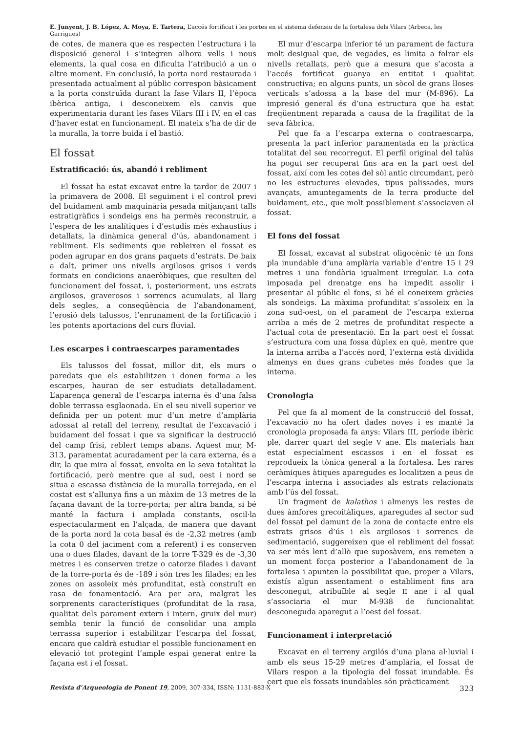E. Junyent, J. B. López, A. Moya, E. Tartera, L’accés fortificat i les portes en el sistema defensiu de la fortalesa dels Vilars (Arbeca, les Garrigues)
de cotes, de manera que es respecten l’estructura i la disposició general i s’integren alhora vells i nous elements, la qual cosa en dificulta l’atribució a un o altre moment. En conclusió, la porta nord restaurada i presentada actualment al públic correspon bàsicament a la porta construïda durant la fase Vilars II, l’època ibèrica antiga, i desconeixem els canvis que experimentaria durant les fases Vilars III i IV, en el cas d’haver estat en funcionament. El mateix s’ha de dir de la muralla, la torre buida i el bastió.
El fossat
Estratificació: ús, abandó i rebliment
El fossat ha estat excavat entre la tardor de 2007 i la primavera de 2008. El seguiment i el control previ del buidament amb maquinària pesada mitjançant talls estratigràfics i sondeigs ens ha permès reconstruir, a l’espera de les analítiques i d’estudis més exhaustius i detallats, la dinàmica general d’ús, abandonament i rebliment. Els sediments que rebleixen el fossat es poden agrupar en dos grans paquets d’estrats. De baix a dalt, primer uns nivells argilosos grisos i verds formats en condicions anaeròbiques, que resulten del funcionament del fossat, i, posteriorment, uns estrats argilosos, graverosos i sorrencs acumulats, al llarg dels segles, a conseqüència de l’abandonament, l’erosió dels talussos, l’enrunament de la fortificació i les potents aportacions del curs fluvial.
Les escarpes i contraescarpes paramentades
Els talussos del fossat, millor dit, els murs o paredats que els estabilitzen i donen forma a les escarpes, hauran de ser estudiats detalladament. L’aparença general de l’escarpa interna és d’una falsa doble terrassa esglaonada. En el seu nivell superior ve definida per un potent mur d’un metre d’amplària adossat al retall del terreny, resultat de l’excavació i buidament del fossat i que va significar la destrucció del camp frisi, reblert temps abans. Aquest mur, M-313, paramentat acuradament per la cara externa, és a dir, la que mira al fossat, envolta en la seva totalitat la fortificació, però mentre que al sud, oest i nord se situa a escassa distància de la muralla torrejada, en el costat est s’allunya fins a un màxim de 13 metres de la façana davant de la torre-porta; per altra banda, si bé manté la factura i amplada constants, oscil·la espectacularment en l’alçada, de manera que davant de la porta nord la cota basal és de -2,32 metres (amb la cota 0 del jaciment com a referent) i es conserven una o dues filades, davant de la torre T-329 és de -3,30 metres i es conserven tretze o catorze filades i davant de la torre-porta és de -189 i són tres les filades; en les zones on assoleix més profunditat, està construït en rasa de fonamentació. Ara per ara, malgrat les sorprenents característiques (profunditat de la rasa, qualitat dels parament extern i intern, gruix del mur) sembla tenir la funció de consolidar una ampla terrassa superior i estabilitzar l’escarpa del fossat, encara que caldrà estudiar el possible funcionament en elevació tot protegint l’ample espai generat entre la façana est i el fossat.
El mur d’escarpa inferior té un parament de factura molt desigual que, de vegades, es limita a folrar els nivells retallats, però que a mesura que s’acosta a l’accés fortificat guanya en entitat i qualitat constructiva; en alguns punts, un sòcol de grans lloses verticals s’adossa a la base del mur (M-896). La impresió general és d’una estructura que ha estat freqüentment reparada a causa de la fragilitat de la seva fàbrica.
Pel que fa a l’escarpa externa o contraescarpa, presenta la part inferior paramentada en la pràctica totalitat del seu recorregut. El perfil original del talús ha pogut ser recuperat fins ara en la part oest del fossat, així com les cotes del sòl antic circumdant, però no les estructures elevades, tipus palissades, murs avançats, amuntegaments de la terra producte del buidament, etc., que molt possiblement s’associaven al fossat.
El fons del fossat
El fossat, excavat al substrat oligocènic té un fons pla inundable d’una amplària variable d’entre 15 i 29 metres i una fondària igualment irregular. La cota imposada pel drenatge ens ha impedit assolir i presentar al públic el fons, si bé el coneixem gràcies als sondeigs. La màxima profunditat s’assoleix en la zona sud-oest, on el parament de l’escarpa externa arriba a més de 2 metres de profunditat respecte a l’actual cota de presentació. En la part oest el fossat s’estructura com una fossa dúplex en què, mentre que la interna arriba a l’accés nord, l’externa està dividida almenys en dues grans cubetes més fondes que la interna.
Cronologia
Pel que fa al moment de la construcció del fossat, l’excavació no ha ofert dades noves i es manté la cronologia proposada fa anys: Vilars III, període ibèric ple, darrer quart del segle V ane. Els materials han estat especialment escassos i en el fossat es reprodueix la tònica general a la fortalesa. Les rares ceràmiques àtiques aparegudes es localitzen a peus de l’escarpa interna i associades als estrats relacionats amb l’ús del fossat.
Un fragment de kalathos i almenys les restes de dues àmfores grecoitàliques, aparegudes al sector sud del fossat pel damunt de la zona de contacte entre els estrats grisos d’ús i els argilosos i sorrencs de sedimentació, suggereixen que el rebliment del fossat va ser més lent d’allò que suposàvem, ens remeten a un moment força posterior a l’abandonament de la fortalesa i apunten la possibilitat que, proper a Vilars, existís algun assentament o establiment fins ara desconegut, atribuïble al segle II ane i al qual s’associaria el mur M-938 de funcionalitat desconeguda aparegut a l’oest del fossat.
Funcionament i interpretació
Excavat en el terreny argilós d’una plana al·luvial i amb els seus 15-29 metres d’amplària, el fossat de Vilars respon a la tipologia del fossat inundable. És cert que els fossats inundables són pràcticament
Revista d’Arqueologia de Ponent 19, 2009, 307-334, ISSN: 1131-883-X 323